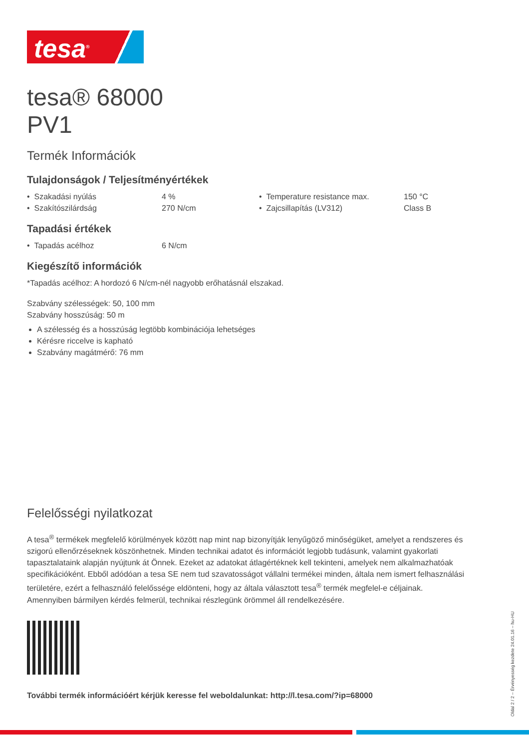tesa<sup>®</sup>
tesa® 68000
PV1
Termék Információk
Tulajdonságok / Teljesítményértékek
| • Szakadási nyúlás | 4 % | • Temperature resistance max. | 150 °C |
| • Szakítószilárdság | 270 N/cm | • Zajcsillapítás (LV312) | Class B |
Tapadási értékek
| • Tapadás acélhoz | 6 N/cm |
Kiegészítő információk
*Tapadás acélhoz: A hordozó 6 N/cm-nél nagyobb erőhatásnál elszakad.
Szabvány szélességek: 50, 100 mm
Szabvány hosszúság: 50 m
A szélesség és a hosszúság legtöbb kombinációja lehetséges
Kérésre riccelve is kapható
Szabvány magátmérő: 76 mm
Felelősségi nyilatkozat
A tesa<sup>®</sup> termékek megfelelő körülmények között nap mint nap bizonyítják lenyűgöző minőségüket, amelyet a rendszeres és szigorú ellenőrzéseknek köszönhetnek. Minden technikai adatot és információt legjobb tudásunk, valamint gyakorlati tapasztalataink alapján nyújtunk át Önnek. Ezeket az adatokat átlagértéknek kell tekinteni, amelyek nem alkalmazhatóak specifikációként. Ebből adódóan a tesa SE nem tud szavatosságot vállalni termékei minden, általa nem ismert felhasználási területére, ezért a felhasználó felelőssége eldönteni, hogy az általa választott tesa<sup>®</sup> termék megfelel-e céljainak. Amennyiben bármilyen kérdés felmerül, technikai részlegünk örömmel áll rendelkezésére.
További termék információért kérjük keresse fel weboldalunkat: http://l.tesa.com/?ip=68000
Oldal 2 / 2 – Érvényesség kezdete 24.01.16 – hu-HU